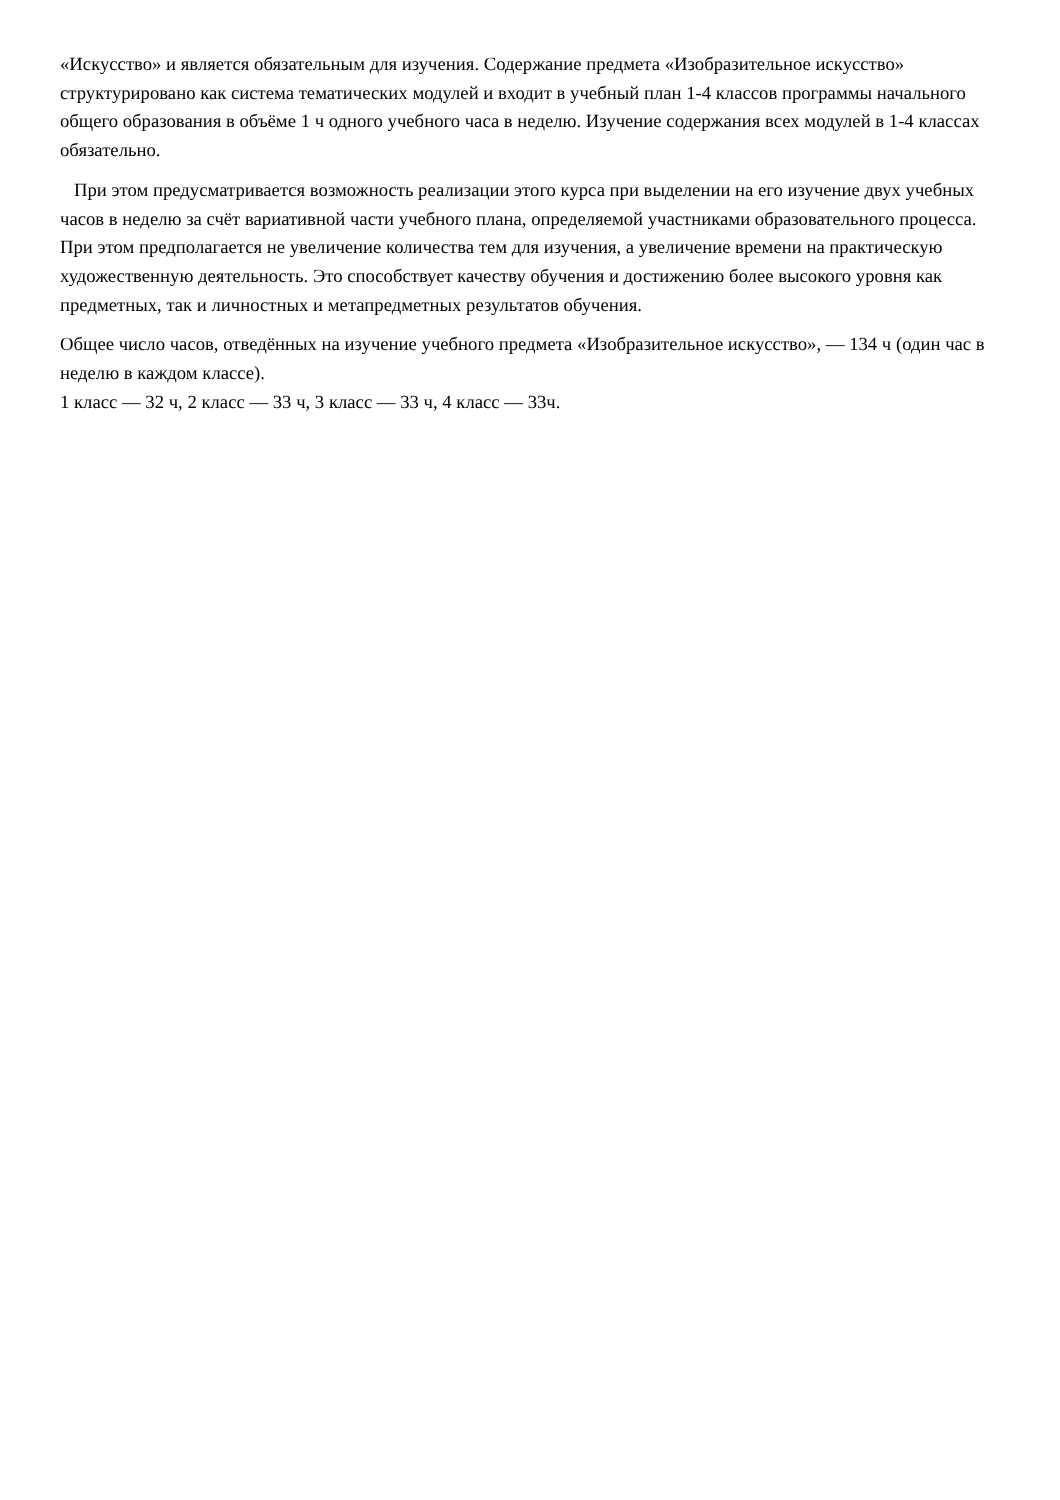«Искусство» и является обязательным для изучения. Содержание предмета «Изобразительное искусство» структурировано как система тематических модулей и входит в учебный план 1-4 классов программы начального общего образования в объёме 1 ч одного учебного часа в неделю. Изучение содержания всех модулей в 1-4 классах обязательно.
При этом предусматривается возможность реализации этого курса при выделении на его изучение двух учебных часов в неделю за счёт вариативной части учебного плана, определяемой участниками образовательного процесса. При этом предполагается не увеличение количества тем для изучения, а увеличение времени на практическую художественную деятельность. Это способствует качеству обучения и достижению более высокого уровня как предметных, так и личностных и метапредметных результатов обучения.
Общее число часов, отведённых на изучение учебного предмета «Изобразительное искусство», — 134 ч (один час в неделю в каждом классе).
1 класс — 32 ч, 2 класс — 33 ч, 3 класс — 33 ч, 4 класс — 33ч.